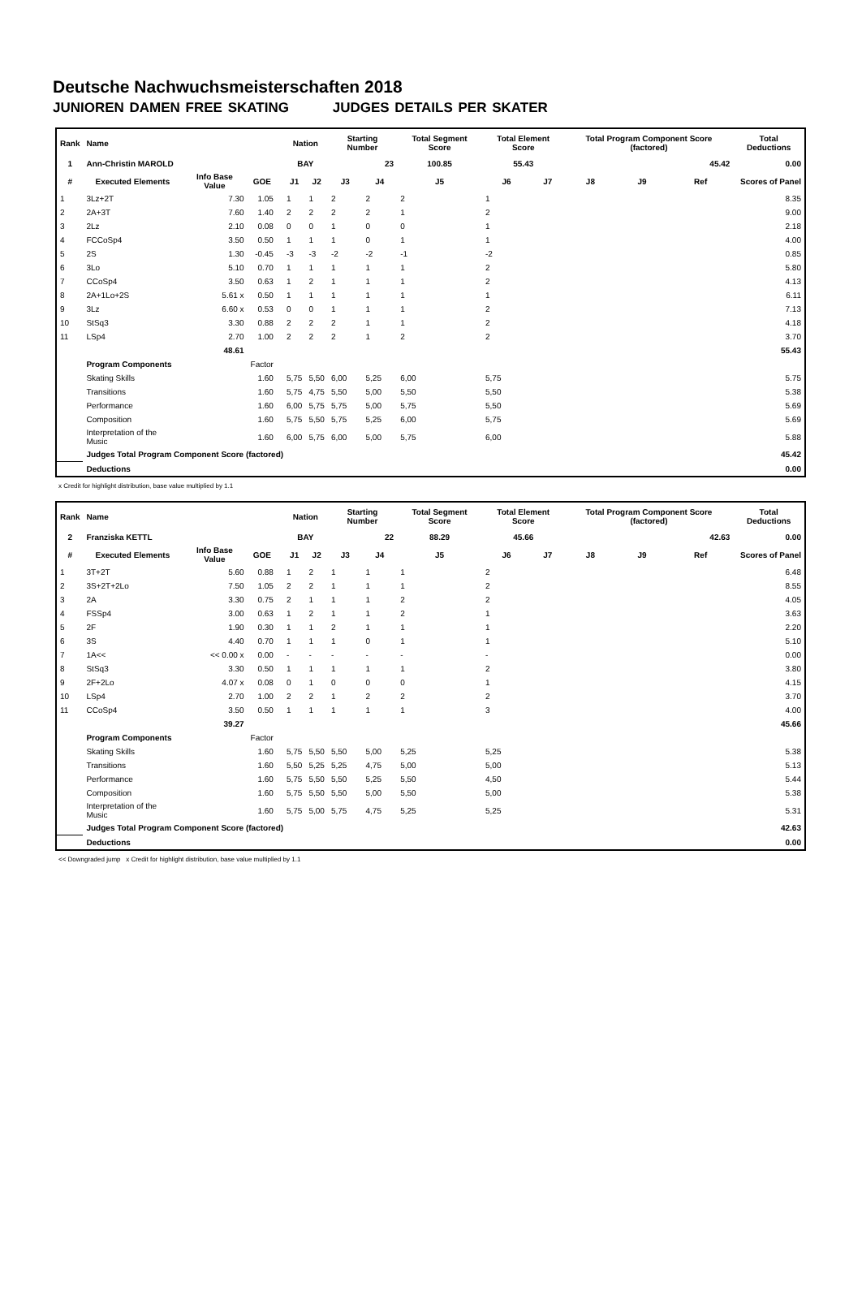Deutsche Nachwuchsmeisterschaften 2018
JUNIOREN DAMEN FREE SKATING JUDGES DETAILS PER SKATER
| Rank | Name | | | | Nation | | Starting Number | | Total Segment Score | Total Element Score | | Total Program Component Score (factored) | | | Total Deductions |
| --- | --- | --- | --- | --- | --- | --- | --- | --- | --- | --- | --- | --- | --- | --- | --- |
| 1 | Ann-Christin MAROLD | | | | BAY | | 23 | | 100.85 | 55.43 | | 45.42 | | | 0.00 |
| # | Executed Elements | Info Base Value | GOE | | J1 | J2 | J3 | J4 | J5 | J6 | J7 | J8 | J9 | Ref | Scores of Panel |
| 1 | 3Lz+2T | 7.30 | 1.05 | | 1 | 1 | 2 | 2 | 2 | 1 | | | | | 8.35 |
| 2 | 2A+3T | 7.60 | 1.40 | | 2 | 2 | 2 | 2 | 1 | 2 | | | | | 9.00 |
| 3 | 2Lz | 2.10 | 0.08 | | 0 | 0 | 1 | 0 | 0 | 1 | | | | | 2.18 |
| 4 | FCCoSp4 | 3.50 | 0.50 | | 1 | 1 | 1 | 0 | 1 | 1 | | | | | 4.00 |
| 5 | 2S | 1.30 | -0.45 | | -3 | -3 | -2 | -2 | -1 | -2 | | | | | 0.85 |
| 6 | 3Lo | 5.10 | 0.70 | | 1 | 1 | 1 | 1 | 1 | 2 | | | | | 5.80 |
| 7 | CCoSp4 | 3.50 | 0.63 | | 1 | 2 | 1 | 1 | 1 | 2 | | | | | 4.13 |
| 8 | 2A+1Lo+2S | 5.61 x | 0.50 | | 1 | 1 | 1 | 1 | 1 | 1 | | | | | 6.11 |
| 9 | 3Lz | 6.60 x | 0.53 | | 0 | 0 | 1 | 1 | 1 | 2 | | | | | 7.13 |
| 10 | StSq3 | 3.30 | 0.88 | | 2 | 2 | 2 | 1 | 1 | 2 | | | | | 4.18 |
| 11 | LSp4 | 2.70 | 1.00 | | 2 | 2 | 2 | 1 | 2 | 2 | | | | | 3.70 |
| | | 48.61 | | | | | | | | | | | | | 55.43 |
| | Program Components | | Factor | | | | | | | | | | | | |
| | Skating Skills | | 1.60 | | 5,75 | 5,50 | 6,00 | 5,25 | 6,00 | 5,75 | | | | | 5.75 |
| | Transitions | | 1.60 | | 5,75 | 4,75 | 5,50 | 5,00 | 5,50 | 5,50 | | | | | 5.38 |
| | Performance | | 1.60 | | 6,00 | 5,75 | 5,75 | 5,00 | 5,75 | 5,50 | | | | | 5.69 |
| | Composition | | 1.60 | | 5,75 | 5,50 | 5,75 | 5,25 | 6,00 | 5,75 | | | | | 5.69 |
| | Interpretation of the Music | | 1.60 | | 6,00 | 5,75 | 6,00 | 5,00 | 5,75 | 6,00 | | | | | 5.88 |
| | Judges Total Program Component Score (factored) | | | | | | | | | | | | | | 45.42 |
| | Deductions | | | | | | | | | | | | | | 0.00 |
x Credit for highlight distribution, base value multiplied by 1.1
| Rank | Name | | | | Nation | | Starting Number | | Total Segment Score | Total Element Score | | Total Program Component Score (factored) | | | Total Deductions |
| --- | --- | --- | --- | --- | --- | --- | --- | --- | --- | --- | --- | --- | --- | --- | --- |
| 2 | Franziska KETTL | | | | BAY | | 22 | | 88.29 | 45.66 | | 42.63 | | | 0.00 |
| # | Executed Elements | Info Base Value | GOE | | J1 | J2 | J3 | J4 | J5 | J6 | J7 | J8 | J9 | Ref | Scores of Panel |
| 1 | 3T+2T | 5.60 | 0.88 | | 1 | 2 | 1 | 1 | 1 | 2 | | | | | 6.48 |
| 2 | 3S+2T+2Lo | 7.50 | 1.05 | | 2 | 2 | 1 | 1 | 1 | 2 | | | | | 8.55 |
| 3 | 2A | 3.30 | 0.75 | | 2 | 1 | 1 | 1 | 2 | 2 | | | | | 4.05 |
| 4 | FSSp4 | 3.00 | 0.63 | | 1 | 2 | 1 | 1 | 2 | 1 | | | | | 3.63 |
| 5 | 2F | 1.90 | 0.30 | | 1 | 1 | 2 | 1 | 1 | 1 | | | | | 2.20 |
| 6 | 3S | 4.40 | 0.70 | | 1 | 1 | 1 | 0 | 1 | 1 | | | | | 5.10 |
| 7 | 1A<< | << 0.00 x | 0.00 | | - | - | - | - | - | - | | | | | 0.00 |
| 8 | StSq3 | 3.30 | 0.50 | | 1 | 1 | 1 | 1 | 1 | 2 | | | | | 3.80 |
| 9 | 2F+2Lo | 4.07 x | 0.08 | | 0 | 1 | 0 | 0 | 0 | 1 | | | | | 4.15 |
| 10 | LSp4 | 2.70 | 1.00 | | 2 | 2 | 1 | 2 | 2 | 2 | | | | | 3.70 |
| 11 | CCoSp4 | 3.50 | 0.50 | | 1 | 1 | 1 | 1 | 1 | 3 | | | | | 4.00 |
| | | 39.27 | | | | | | | | | | | | | 45.66 |
| | Program Components | | Factor | | | | | | | | | | | | |
| | Skating Skills | | 1.60 | | 5,75 | 5,50 | 5,50 | 5,00 | 5,25 | 5,25 | | | | | 5.38 |
| | Transitions | | 1.60 | | 5,50 | 5,25 | 5,25 | 4,75 | 5,00 | 5,00 | | | | | 5.13 |
| | Performance | | 1.60 | | 5,75 | 5,50 | 5,50 | 5,25 | 5,50 | 4,50 | | | | | 5.44 |
| | Composition | | 1.60 | | 5,75 | 5,50 | 5,50 | 5,00 | 5,50 | 5,00 | | | | | 5.38 |
| | Interpretation of the Music | | 1.60 | | 5,75 | 5,00 | 5,75 | 4,75 | 5,25 | 5,25 | | | | | 5.31 |
| | Judges Total Program Component Score (factored) | | | | | | | | | | | | | | 42.63 |
| | Deductions | | | | | | | | | | | | | | 0.00 |
<< Downgraded jump x Credit for highlight distribution, base value multiplied by 1.1